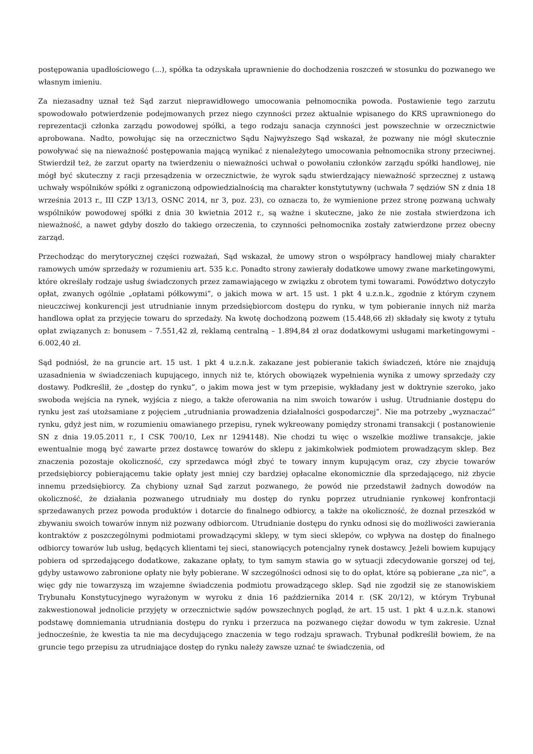postępowania upadłościowego (...), spółka ta odzyskała uprawnienie do dochodzenia roszczeń w stosunku do pozwanego we własnym imieniu.
Za niezasadny uznał też Sąd zarzut nieprawidłowego umocowania pełnomocnika powoda. Postawienie tego zarzutu spowodowało potwierdzenie podejmowanych przez niego czynności przez aktualnie wpisanego do KRS uprawnionego do reprezentacji członka zarządu powodowej spółki, a tego rodzaju sanacja czynności jest powszechnie w orzecznictwie aprobowana. Nadto, powołując się na orzecznictwo Sądu Najwyższego Sąd wskazał, że pozwany nie mógł skutecznie powoływać się na nieważność postępowania mającą wynikać z nienależytego umocowania pełnomocnika strony przeciwnej. Stwierdził też, że zarzut oparty na twierdzeniu o nieważności uchwał o powołaniu członków zarządu spółki handlowej, nie mógł być skuteczny z racji przesądzenia w orzecznictwie, że wyrok sądu stwierdzający nieważność sprzecznej z ustawą uchwały wspólników spółki z ograniczoną odpowiedzialnością ma charakter konstytutywny (uchwała 7 sędziów SN z dnia 18 września 2013 r., III CZP 13/13, OSNC 2014, nr 3, poz. 23), co oznacza to, że wymienione przez stronę pozwaną uchwały wspólników powodowej spółki z dnia 30 kwietnia 2012 r., są ważne i skuteczne, jako że nie została stwierdzona ich nieważność, a nawet gdyby doszło do takiego orzeczenia, to czynności pełnomocnika zostały zatwierdzone przez obecny zarząd.
Przechodząc do merytorycznej części rozważań, Sąd wskazał, że umowy stron o współpracy handlowej miały charakter ramowych umów sprzedaży w rozumieniu art. 535 k.c. Ponadto strony zawierały dodatkowe umowy zwane marketingowymi, które określały rodzaje usług świadczonych przez zamawiającego w związku z obrotem tymi towarami. Powództwo dotyczyło opłat, zwanych ogólnie „opłatami półkowymi”, o jakich mowa w art. 15 ust. 1 pkt 4 u.z.n.k., zgodnie z którym czynem nieuczciwej konkurencji jest utrudnianie innym przedsiębiorcom dostępu do rynku, w tym pobieranie innych niż marża handlowa opłat za przyjęcie towaru do sprzedaży. Na kwotę dochodzoną pozwem (15.448,66 zł) składały się kwoty z tytułu opłat związanych z: bonusem – 7.551,42 zł, reklamą centralną – 1.894,84 zł oraz dodatkowymi usługami marketingowymi – 6.002,40 zł.
Sąd podniósł, że na gruncie art. 15 ust. 1 pkt 4 u.z.n.k. zakazane jest pobieranie takich świadczeń, które nie znajdują uzasadnienia w świadczeniach kupującego, innych niż te, których obowiązek wypełnienia wynika z umowy sprzedaży czy dostawy. Podkreślił, że „dostęp do rynku”, o jakim mowa jest w tym przepisie, wykładany jest w doktrynie szeroko, jako swoboda wejścia na rynek, wyjścia z niego, a także oferowania na nim swoich towarów i usług. Utrudnianie dostępu do rynku jest zaś utożsamiane z pojęciem „utrudniania prowadzenia działalności gospodarczej”. Nie ma potrzeby „wyznaczać” rynku, gdyż jest nim, w rozumieniu omawianego przepisu, rynek wykreowany pomiędzy stronami transakcji ( postanowienie SN z dnia 19.05.2011 r., I CSK 700/10, Lex nr 1294148). Nie chodzi tu więc o wszelkie możliwe transakcje, jakie ewentualnie mogą być zawarte przez dostawcę towarów do sklepu z jakimkolwiek podmiotem prowadzącym sklep. Bez znaczenia pozostaje okoliczność, czy sprzedawca mógł zbyć te towary innym kupującym oraz, czy zbycie towarów przedsiębiorcy pobierającemu takie opłaty jest mniej czy bardziej opłacalne ekonomicznie dla sprzedającego, niż zbycie innemu przedsiębiorcy. Za chybiony uznał Sąd zarzut pozwanego, że powód nie przedstawił żadnych dowodów na okoliczność, że działania pozwanego utrudniały mu dostęp do rynku poprzez utrudnianie rynkowej konfrontacji sprzedawanych przez powoda produktów i dotarcie do finalnego odbiorcy, a także na okoliczność, że doznał przeszkód w zbywaniu swoich towarów innym niż pozwany odbiorcom. Utrudnianie dostępu do rynku odnosi się do możliwości zawierania kontraktów z poszczególnymi podmiotami prowadzącymi sklepy, w tym sieci sklepów, co wpływa na dostęp do finalnego odbiorcy towarów lub usług, będących klientami tej sieci, stanowiących potencjalny rynek dostawcy. Jeżeli bowiem kupujący pobiera od sprzedającego dodatkowe, zakazane opłaty, to tym samym stawia go w sytuacji zdecydowanie gorszej od tej, gdyby ustawowo zabronione opłaty nie były pobierane. W szczególności odnosi się to do opłat, które są pobierane „za nic”, a więc gdy nie towarzyszą im wzajemne świadczenia podmiotu prowadzącego sklep. Sąd nie zgodził się ze stanowiskiem Trybunału Konstytucyjnego wyrażonym w wyroku z dnia 16 października 2014 r. (SK 20/12), w którym Trybunał zakwestionował jednolicie przyjęty w orzecznictwie sądów powszechnych pogląd, że art. 15 ust. 1 pkt 4 u.z.n.k. stanowi podstawę domniemania utrudniania dostępu do rynku i przerzuca na pozwanego ciężar dowodu w tym zakresie. Uznał jednocześnie, że kwestia ta nie ma decydującego znaczenia w tego rodzaju sprawach. Trybunał podkreślił bowiem, że na gruncie tego przepisu za utrudniające dostęp do rynku należy zawsze uznać te świadczenia, od